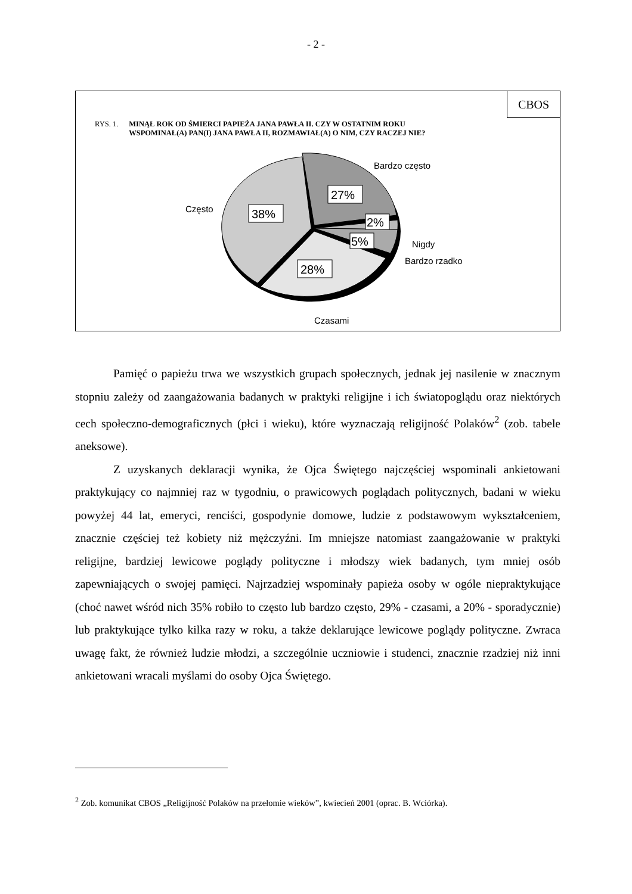- 2 -
CBOS
RYS. 1. MINĄŁ ROK OD ŚMIERCI PAPIEŻA JANA PAWŁA II. CZY W OSTATNIM ROKU
WSPOMINAŁ(A) PAN(I) JANA PAWŁA II, ROZMAWIAŁ(A) O NIM, CZY RACZEJ NIE?
38%
27%
2%
5%
28%
Bardzo często
Często
Nigdy
Bardzo rzadko
Czasami
Pamięć o papieżu trwa we wszystkich grupach społecznych, jednak jej nasilenie w znacznym stopniu zależy od zaangażowania badanych w praktyki religijne i ich światopoglądu oraz niektórych cech społeczno-demograficznych (płci i wieku), które wyznaczają religijność Polaków<sup>2</sup> (zob. tabele aneksowe).
Z uzyskanych deklaracji wynika, że Ojca Świętego najczęściej wspominali ankietowani praktykujący co najmniej raz w tygodniu, o prawicowych poglądach politycznych, badani w wieku powyżej 44 lat, emeryci, renciści, gospodynie domowe, ludzie z podstawowym wykształceniem, znacznie częściej też kobiety niż mężczyźni. Im mniejsze natomiast zaangażowanie w praktyki religijne, bardziej lewicowe poglądy polityczne i młodszy wiek badanych, tym mniej osób zapewniających o swojej pamięci. Najrzadziej wspominały papieża osoby w ogóle niepraktykujące (choć nawet wśród nich 35% robiło to często lub bardzo często, 29% - czasami, a 20% - sporadycznie) lub praktykujące tylko kilka razy w roku, a także deklarujące lewicowe poglądy polityczne. Zwraca uwagę fakt, że również ludzie młodzi, a szczególnie uczniowie i studenci, znacznie rzadziej niż inni ankietowani wracali myślami do osoby Ojca Świętego.
<sup>2</sup> Zob. komunikat CBOS „Religijność Polaków na przełomie wieków”, kwiecień 2001 (oprac. B. Wciórka).